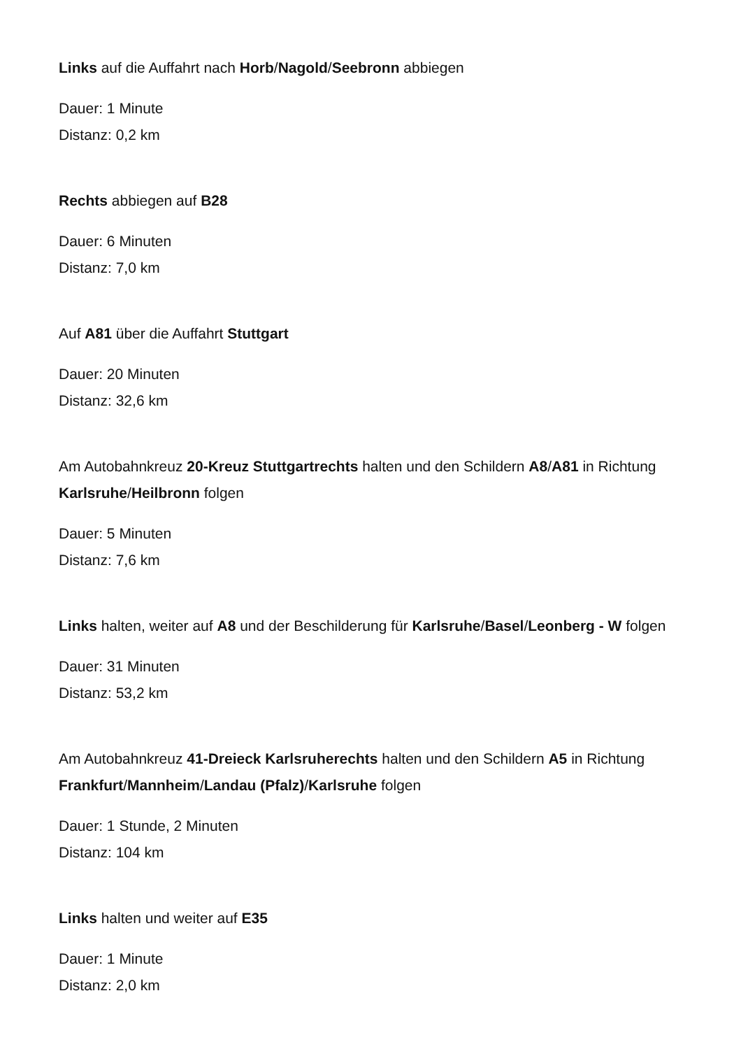Links auf die Auffahrt nach Horb/Nagold/Seebronn abbiegen
Dauer: 1 Minute
Distanz: 0,2 km
Rechts abbiegen auf B28
Dauer: 6 Minuten
Distanz: 7,0 km
Auf A81 über die Auffahrt Stuttgart
Dauer: 20 Minuten
Distanz: 32,6 km
Am Autobahnkreuz 20-Kreuz Stuttgartrechts halten und den Schildern A8/A81 in Richtung Karlsruhe/Heilbronn folgen
Dauer: 5 Minuten
Distanz: 7,6 km
Links halten, weiter auf A8 und der Beschilderung für Karlsruhe/Basel/Leonberg - W folgen
Dauer: 31 Minuten
Distanz: 53,2 km
Am Autobahnkreuz 41-Dreieck Karlsruherechts halten und den Schildern A5 in Richtung Frankfurt/Mannheim/Landau (Pfalz)/Karlsruhe folgen
Dauer: 1 Stunde, 2 Minuten
Distanz: 104 km
Links halten und weiter auf E35
Dauer: 1 Minute
Distanz: 2,0 km